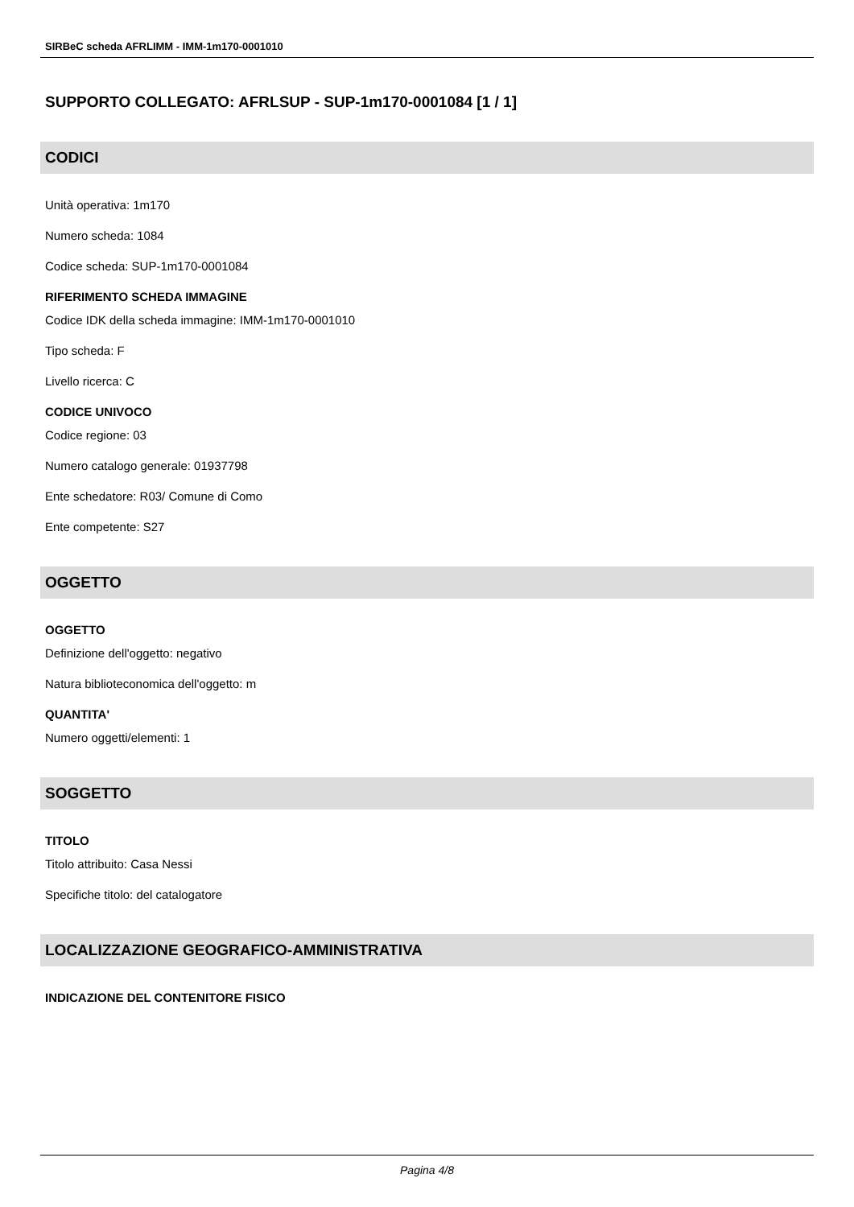SIRBeC scheda AFRLIMM - IMM-1m170-0001010
SUPPORTO COLLEGATO: AFRLSUP - SUP-1m170-0001084 [1 / 1]
CODICI
Unità operativa: 1m170
Numero scheda: 1084
Codice scheda: SUP-1m170-0001084
RIFERIMENTO SCHEDA IMMAGINE
Codice IDK della scheda immagine: IMM-1m170-0001010
Tipo scheda: F
Livello ricerca: C
CODICE UNIVOCO
Codice regione: 03
Numero catalogo generale: 01937798
Ente schedatore: R03/ Comune di Como
Ente competente: S27
OGGETTO
OGGETTO
Definizione dell'oggetto: negativo
Natura biblioteconomica dell'oggetto: m
QUANTITA'
Numero oggetti/elementi: 1
SOGGETTO
TITOLO
Titolo attribuito: Casa Nessi
Specifiche titolo: del catalogatore
LOCALIZZAZIONE GEOGRAFICO-AMMINISTRATIVA
INDICAZIONE DEL CONTENITORE FISICO
Pagina 4/8